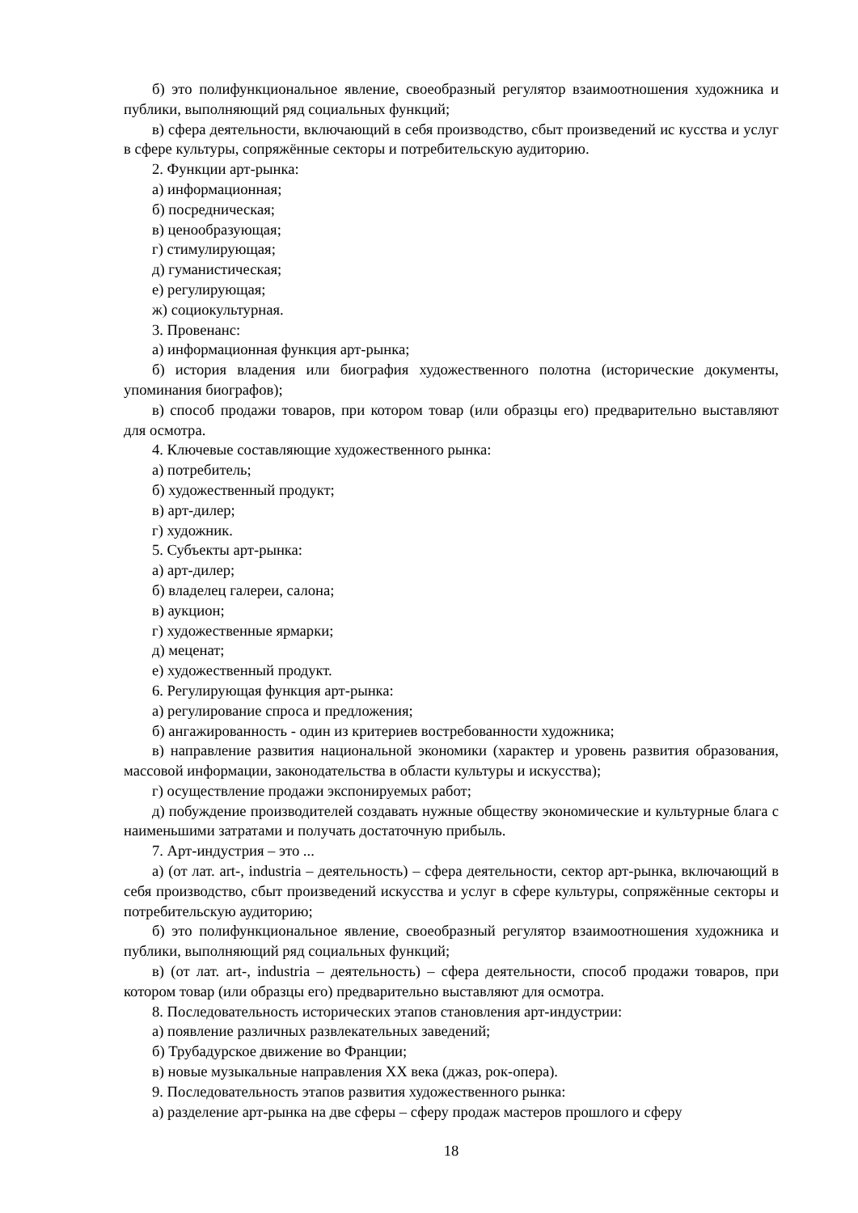б) это полифункциональное явление, своеобразный регулятор взаимоотношения художника и публики, выполняющий ряд социальных функций;
в) сфера деятельности, включающий в себя производство, сбыт произведений ис кусства и услуг в сфере культуры, сопряжённые секторы и потребительскую аудиторию.
2. Функции арт-рынка:
а) информационная;
б) посредническая;
в) ценообразующая;
г) стимулирующая;
д) гуманистическая;
е) регулирующая;
ж) социокультурная.
3. Провенанс:
а) информационная функция арт-рынка;
б) история владения или биография художественного полотна (исторические документы, упоминания биографов);
в) способ продажи товаров, при котором товар (или образцы его) предварительно выставляют для осмотра.
4. Ключевые составляющие художественного рынка:
а) потребитель;
б) художественный продукт;
в) арт-дилер;
г) художник.
5. Субъекты арт-рынка:
а) арт-дилер;
б) владелец галереи, салона;
в) аукцион;
г) художественные ярмарки;
д) меценат;
е) художественный продукт.
6. Регулирующая функция арт-рынка:
а) регулирование спроса и предложения;
б) ангажированность - один из критериев востребованности художника;
в) направление развития национальной экономики (характер и уровень развития образования, массовой информации, законодательства в области культуры и искусства);
г) осуществление продажи экспонируемых работ;
д) побуждение производителей создавать нужные обществу экономические и культурные блага с наименьшими затратами и получать достаточную прибыль.
7. Арт-индустрия – это ...
а) (от лат. art-, industria – деятельность) – сфера деятельности, сектор арт-рынка, включающий в себя производство, сбыт произведений искусства и услуг в сфере культуры, сопряжённые секторы и потребительскую аудиторию;
б) это полифункциональное явление, своеобразный регулятор взаимоотношения художника и публики, выполняющий ряд социальных функций;
в) (от лат. art-, industria – деятельность) – сфера деятельности, способ продажи товаров, при котором товар (или образцы его) предварительно выставляют для осмотра.
8. Последовательность исторических этапов становления арт-индустрии:
а) появление различных развлекательных заведений;
б) Трубадурское движение во Франции;
в) новые музыкальные направления XX века (джаз, рок-опера).
9. Последовательность этапов развития художественного рынка:
а) разделение арт-рынка на две сферы – сферу продаж мастеров прошлого и сферу
18